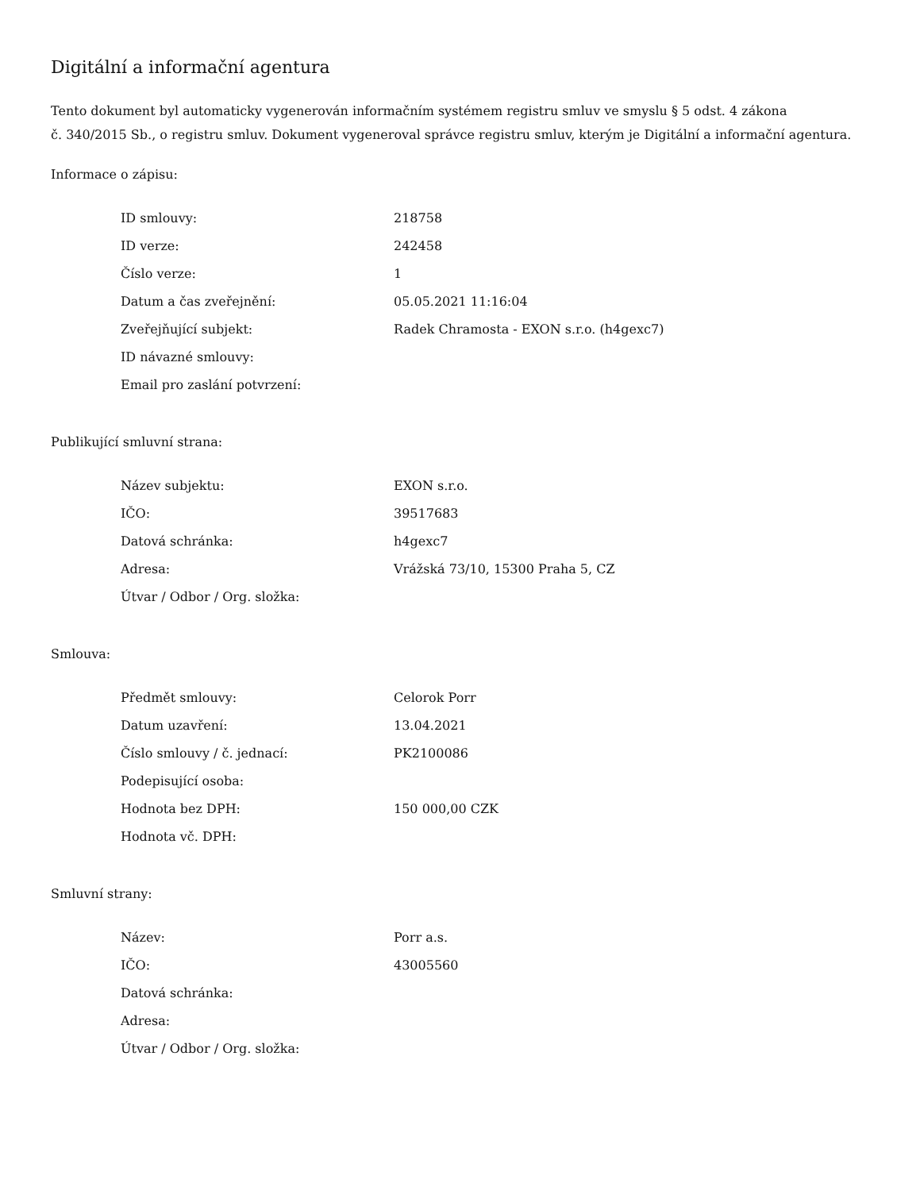Digitální a informační agentura
Tento dokument byl automaticky vygenerován informačním systémem registru smluv ve smyslu § 5 odst. 4 zákona
č. 340/2015 Sb., o registru smluv. Dokument vygeneroval správce registru smluv, kterým je Digitální a informační agentura.
Informace o zápisu:
| ID smlouvy: | 218758 |
| ID verze: | 242458 |
| Číslo verze: | 1 |
| Datum a čas zveřejnění: | 05.05.2021 11:16:04 |
| Zveřejňující subjekt: | Radek Chramosta - EXON s.r.o. (h4gexc7) |
| ID návazné smlouvy: | |
| Email pro zaslání potvrzení: | |
Publikující smluvní strana:
| Název subjektu: | EXON s.r.o. |
| IČO: | 39517683 |
| Datová schránka: | h4gexc7 |
| Adresa: | Vrážská 73/10, 15300 Praha 5, CZ |
| Útvar / Odbor / Org. složka: | |
Smlouva:
| Předmět smlouvy: | Celorok Porr |
| Datum uzavření: | 13.04.2021 |
| Číslo smlouvy / č. jednací: | PK2100086 |
| Podepisující osoba: | |
| Hodnota bez DPH: | 150 000,00 CZK |
| Hodnota vč. DPH: | |
Smluvní strany:
| Název: | Porr a.s. |
| IČO: | 43005560 |
| Datová schránka: | |
| Adresa: | |
| Útvar / Odbor / Org. složka: | |